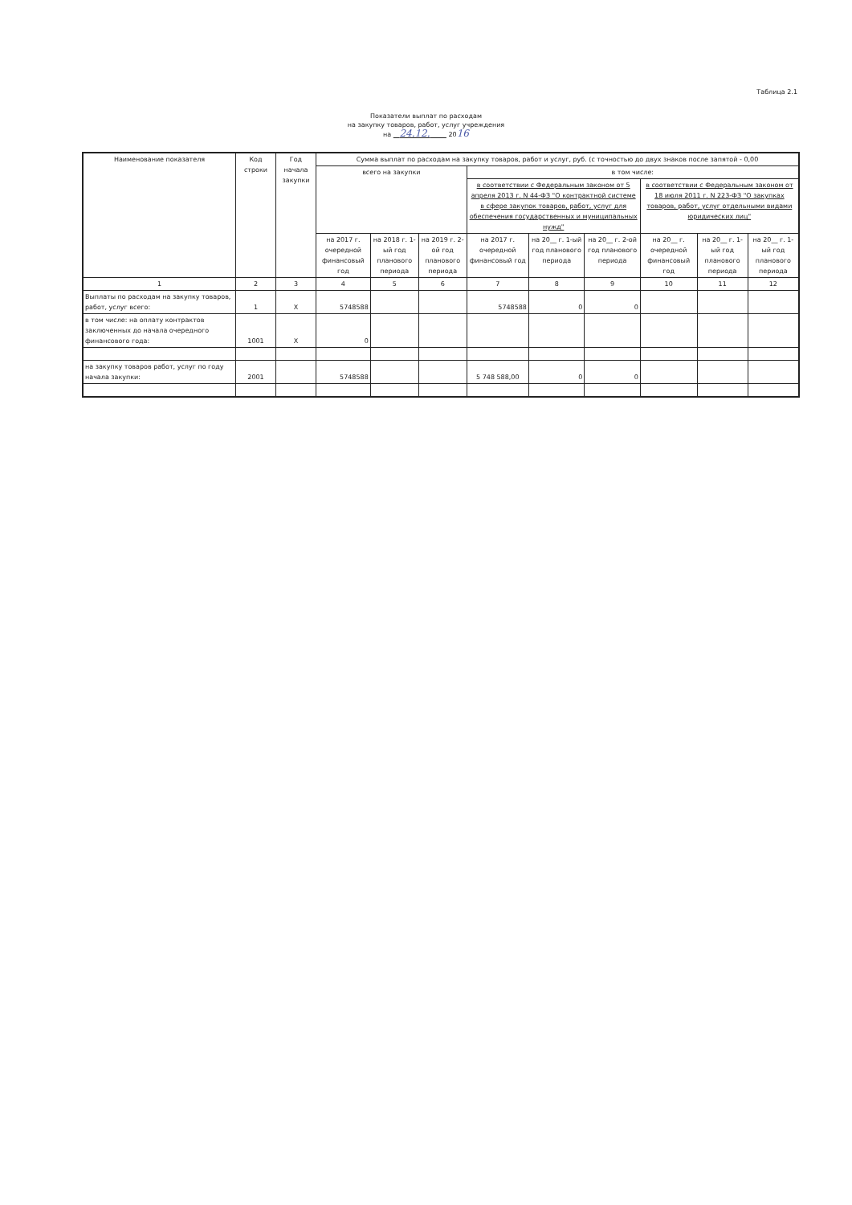Таблица 2.1
Показатели выплат по расходам
на закупку товаров, работ, услуг учреждения
на 24.12. 2016
| Наименование показателя | Код строки | Год начала закупки | Сумма выплат по расходам на закупку товаров, работ и услуг, руб. (с точностью до двух знаков после запятой - 0,00 | | | | | | | | |
| --- | --- | --- | --- | --- | --- | --- | --- | --- | --- | --- | --- |
| | | | всего на закупки | | | в том числе: | | | | | |
| | | | | | | в соответствии с Федеральным законом от 5 апреля 2013 г. N 44-ФЗ "О контрактной системе в сфере закупок товаров, работ, услуг для обеспечения государственных и муниципальных нужд" | | | в соответствии с Федеральным законом от 18 июля 2011 г. N 223-ФЗ "О закупках товаров, работ, услуг отдельными видами юридических лиц" | | |
| | | | на 2017 г. очередной финансовый год | на 2018 г. 1-ый год планового периода | на 2019 г. 2-ой год планового периода | на 2017 г. очередной финансовый год | на 20__ г. 1-ый год планового периода | на 20__ г. 2-ой год планового периода | на 20__ г. очередной финансовый год | на 20__ г. 1-ый год планового периода | на 20__ г. 1-ый год планового периода |
| 1 | 2 | 3 | 4 | 5 | 6 | 7 | 8 | 9 | 10 | 11 | 12 |
| Выплаты по расходам на закупку товаров, работ, услуг всего: | 1 | X | 5748588 | | | 5748588 | 0 | 0 | | | |
| в том числе: на оплату контрактов заключенных до начала очередного финансового года: | 1001 | X | 0 | | | | | | | | |
| на закупку товаров работ, услуг по году начала закупки: | 2001 | | 5748588 | | | 5 748 588,00 | 0 | 0 | | | |